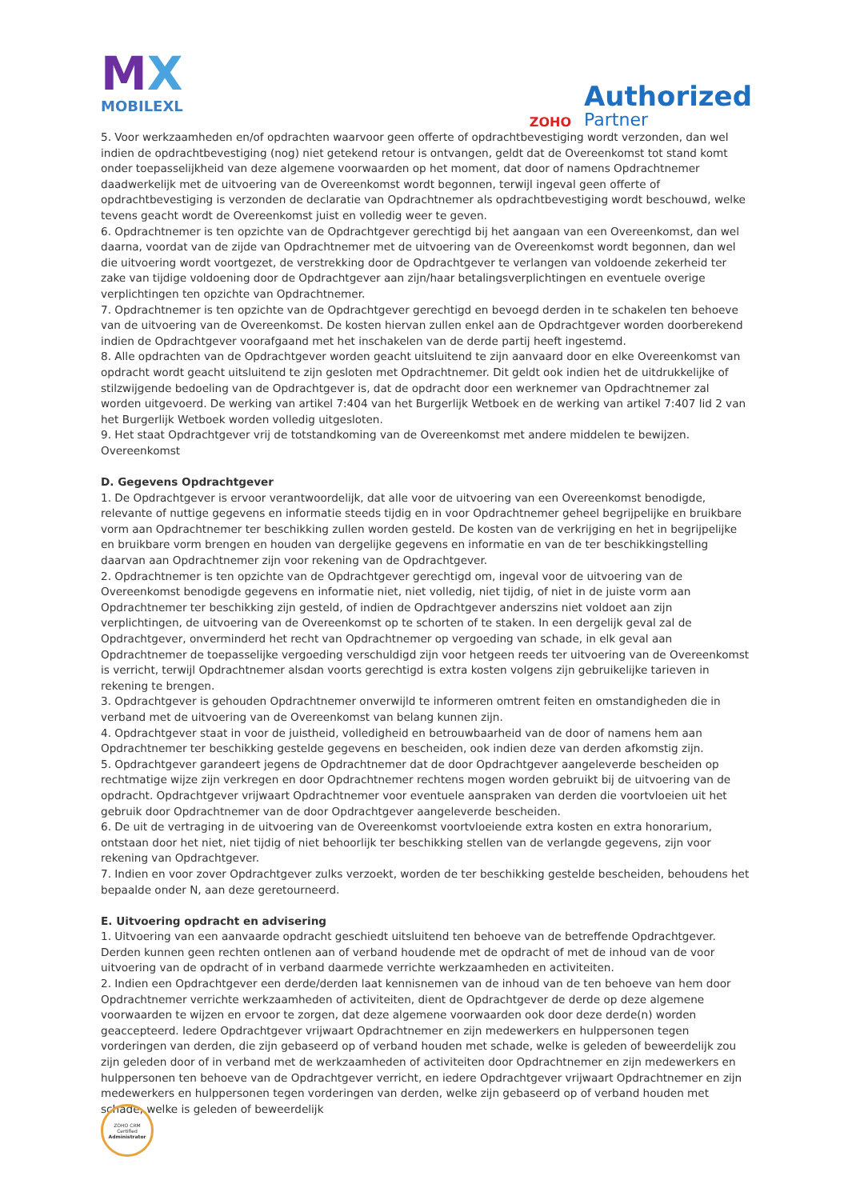MX
MOBILEXL
ZOHO
Authorized
Partner
5. Voor werkzaamheden en/of opdrachten waarvoor geen offerte of opdrachtbevestiging wordt verzonden, dan wel indien de opdrachtbevestiging (nog) niet getekend retour is ontvangen, geldt dat de Overeenkomst tot stand komt onder toepasselijkheid van deze algemene voorwaarden op het moment, dat door of namens Opdrachtnemer daadwerkelijk met de uitvoering van de Overeenkomst wordt begonnen, terwijl ingeval geen offerte of opdrachtbevestiging is verzonden de declaratie van Opdrachtnemer als opdrachtbevestiging wordt beschouwd, welke tevens geacht wordt de Overeenkomst juist en volledig weer te geven.
6. Opdrachtnemer is ten opzichte van de Opdrachtgever gerechtigd bij het aangaan van een Overeenkomst, dan wel daarna, voordat van de zijde van Opdrachtnemer met de uitvoering van de Overeenkomst wordt begonnen, dan wel die uitvoering wordt voortgezet, de verstrekking door de Opdrachtgever te verlangen van voldoende zekerheid ter zake van tijdige voldoening door de Opdrachtgever aan zijn/haar betalingsverplichtingen en eventuele overige verplichtingen ten opzichte van Opdrachtnemer.
7. Opdrachtnemer is ten opzichte van de Opdrachtgever gerechtigd en bevoegd derden in te schakelen ten behoeve van de uitvoering van de Overeenkomst. De kosten hiervan zullen enkel aan de Opdrachtgever worden doorberekend indien de Opdrachtgever voorafgaand met het inschakelen van de derde partij heeft ingestemd.
8. Alle opdrachten van de Opdrachtgever worden geacht uitsluitend te zijn aanvaard door en elke Overeenkomst van opdracht wordt geacht uitsluitend te zijn gesloten met Opdrachtnemer. Dit geldt ook indien het de uitdrukkelijke of stilzwijgende bedoeling van de Opdrachtgever is, dat de opdracht door een werknemer van Opdrachtnemer zal worden uitgevoerd. De werking van artikel 7:404 van het Burgerlijk Wetboek en de werking van artikel 7:407 lid 2 van het Burgerlijk Wetboek worden volledig uitgesloten.
9. Het staat Opdrachtgever vrij de totstandkoming van de Overeenkomst met andere middelen te bewijzen.
Overeenkomst
D. Gegevens Opdrachtgever
1. De Opdrachtgever is ervoor verantwoordelijk, dat alle voor de uitvoering van een Overeenkomst benodigde, relevante of nuttige gegevens en informatie steeds tijdig en in voor Opdrachtnemer geheel begrijpelijke en bruikbare vorm aan Opdrachtnemer ter beschikking zullen worden gesteld. De kosten van de verkrijging en het in begrijpelijke en bruikbare vorm brengen en houden van dergelijke gegevens en informatie en van de ter beschikkingstelling daarvan aan Opdrachtnemer zijn voor rekening van de Opdrachtgever.
2. Opdrachtnemer is ten opzichte van de Opdrachtgever gerechtigd om, ingeval voor de uitvoering van de Overeenkomst benodigde gegevens en informatie niet, niet volledig, niet tijdig, of niet in de juiste vorm aan Opdrachtnemer ter beschikking zijn gesteld, of indien de Opdrachtgever anderszins niet voldoet aan zijn verplichtingen, de uitvoering van de Overeenkomst op te schorten of te staken. In een dergelijk geval zal de Opdrachtgever, onverminderd het recht van Opdrachtnemer op vergoeding van schade, in elk geval aan Opdrachtnemer de toepasselijke vergoeding verschuldigd zijn voor hetgeen reeds ter uitvoering van de Overeenkomst is verricht, terwijl Opdrachtnemer alsdan voorts gerechtigd is extra kosten volgens zijn gebruikelijke tarieven in rekening te brengen.
3. Opdrachtgever is gehouden Opdrachtnemer onverwijld te informeren omtrent feiten en omstandigheden die in verband met de uitvoering van de Overeenkomst van belang kunnen zijn.
4. Opdrachtgever staat in voor de juistheid, volledigheid en betrouwbaarheid van de door of namens hem aan Opdrachtnemer ter beschikking gestelde gegevens en bescheiden, ook indien deze van derden afkomstig zijn.
5. Opdrachtgever garandeert jegens de Opdrachtnemer dat de door Opdrachtgever aangeleverde bescheiden op rechtmatige wijze zijn verkregen en door Opdrachtnemer rechtens mogen worden gebruikt bij de uitvoering van de opdracht. Opdrachtgever vrijwaart Opdrachtnemer voor eventuele aanspraken van derden die voortvloeien uit het gebruik door Opdrachtnemer van de door Opdrachtgever aangeleverde bescheiden.
6. De uit de vertraging in de uitvoering van de Overeenkomst voortvloeiende extra kosten en extra honorarium, ontstaan door het niet, niet tijdig of niet behoorlijk ter beschikking stellen van de verlangde gegevens, zijn voor rekening van Opdrachtgever.
7. Indien en voor zover Opdrachtgever zulks verzoekt, worden de ter beschikking gestelde bescheiden, behoudens het bepaalde onder N, aan deze geretourneerd.
E. Uitvoering opdracht en advisering
1. Uitvoering van een aanvaarde opdracht geschiedt uitsluitend ten behoeve van de betreffende Opdrachtgever. Derden kunnen geen rechten ontlenen aan of verband houdende met de opdracht of met de inhoud van de voor uitvoering van de opdracht of in verband daarmede verrichte werkzaamheden en activiteiten.
2. Indien een Opdrachtgever een derde/derden laat kennisnemen van de inhoud van de ten behoeve van hem door Opdrachtnemer verrichte werkzaamheden of activiteiten, dient de Opdrachtgever de derde op deze algemene voorwaarden te wijzen en ervoor te zorgen, dat deze algemene voorwaarden ook door deze derde(n) worden geaccepteerd. Iedere Opdrachtgever vrijwaart Opdrachtnemer en zijn medewerkers en hulppersonen tegen vorderingen van derden, die zijn gebaseerd op of verband houden met schade, welke is geleden of beweerdelijk zou zijn geleden door of in verband met de werkzaamheden of activiteiten door Opdrachtnemer en zijn medewerkers en hulppersonen ten behoeve van de Opdrachtgever verricht, en iedere Opdrachtgever vrijwaart Opdrachtnemer en zijn medewerkers en hulppersonen tegen vorderingen van derden, welke zijn gebaseerd op of verband houden met schade, welke is geleden of beweerdelijk
ZOHO CRM
Certified
Administrator